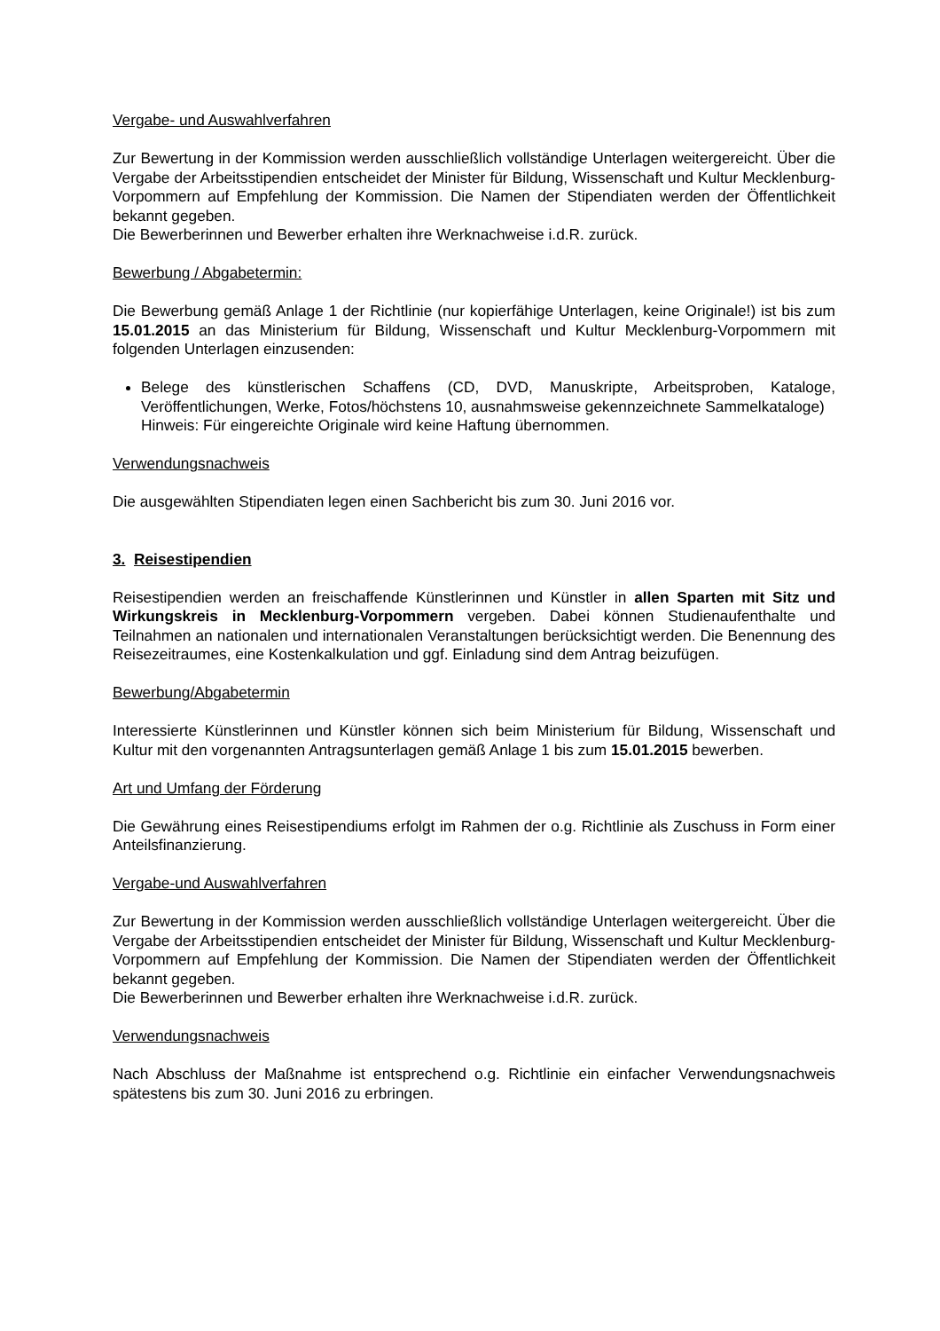Vergabe- und Auswahlverfahren
Zur Bewertung in der Kommission werden ausschließlich vollständige Unterlagen weitergereicht. Über die Vergabe der Arbeitsstipendien entscheidet der Minister für Bildung, Wissenschaft und Kultur Mecklenburg-Vorpommern auf Empfehlung der Kommission. Die Namen der Stipendiaten werden der Öffentlichkeit bekannt gegeben.
Die Bewerberinnen und Bewerber erhalten ihre Werknachweise i.d.R. zurück.
Bewerbung / Abgabetermin:
Die Bewerbung gemäß Anlage 1 der Richtlinie (nur kopierfähige Unterlagen, keine Originale!) ist bis zum 15.01.2015 an das Ministerium für Bildung, Wissenschaft und Kultur Mecklenburg-Vorpommern mit folgenden Unterlagen einzusenden:
Belege des künstlerischen Schaffens (CD, DVD, Manuskripte, Arbeitsproben, Kataloge, Veröffentlichungen, Werke, Fotos/höchstens 10, ausnahmsweise gekennzeichnete Sammelkataloge)
Hinweis: Für eingereichte Originale wird keine Haftung übernommen.
Verwendungsnachweis
Die ausgewählten Stipendiaten legen einen Sachbericht bis zum 30. Juni 2016 vor.
3. Reisestipendien
Reisestipendien werden an freischaffende Künstlerinnen und Künstler in allen Sparten mit Sitz und Wirkungskreis in Mecklenburg-Vorpommern vergeben. Dabei können Studienaufenthalte und Teilnahmen an nationalen und internationalen Veranstaltungen berücksichtigt werden. Die Benennung des Reisezeitraumes, eine Kostenkalkulation und ggf. Einladung sind dem Antrag beizufügen.
Bewerbung/Abgabetermin
Interessierte Künstlerinnen und Künstler können sich beim Ministerium für Bildung, Wissenschaft und Kultur mit den vorgenannten Antragsunterlagen gemäß Anlage 1 bis zum 15.01.2015 bewerben.
Art und Umfang der Förderung
Die Gewährung eines Reisestipendiums erfolgt im Rahmen der o.g. Richtlinie als Zuschuss in Form einer Anteilsfinanzierung.
Vergabe-und Auswahlverfahren
Zur Bewertung in der Kommission werden ausschließlich vollständige Unterlagen weitergereicht. Über die Vergabe der Arbeitsstipendien entscheidet der Minister für Bildung, Wissenschaft und Kultur Mecklenburg-Vorpommern auf Empfehlung der Kommission. Die Namen der Stipendiaten werden der Öffentlichkeit bekannt gegeben.
Die Bewerberinnen und Bewerber erhalten ihre Werknachweise i.d.R. zurück.
Verwendungsnachweis
Nach Abschluss der Maßnahme ist entsprechend o.g. Richtlinie ein einfacher Verwendungsnachweis spätestens bis zum 30. Juni 2016 zu erbringen.